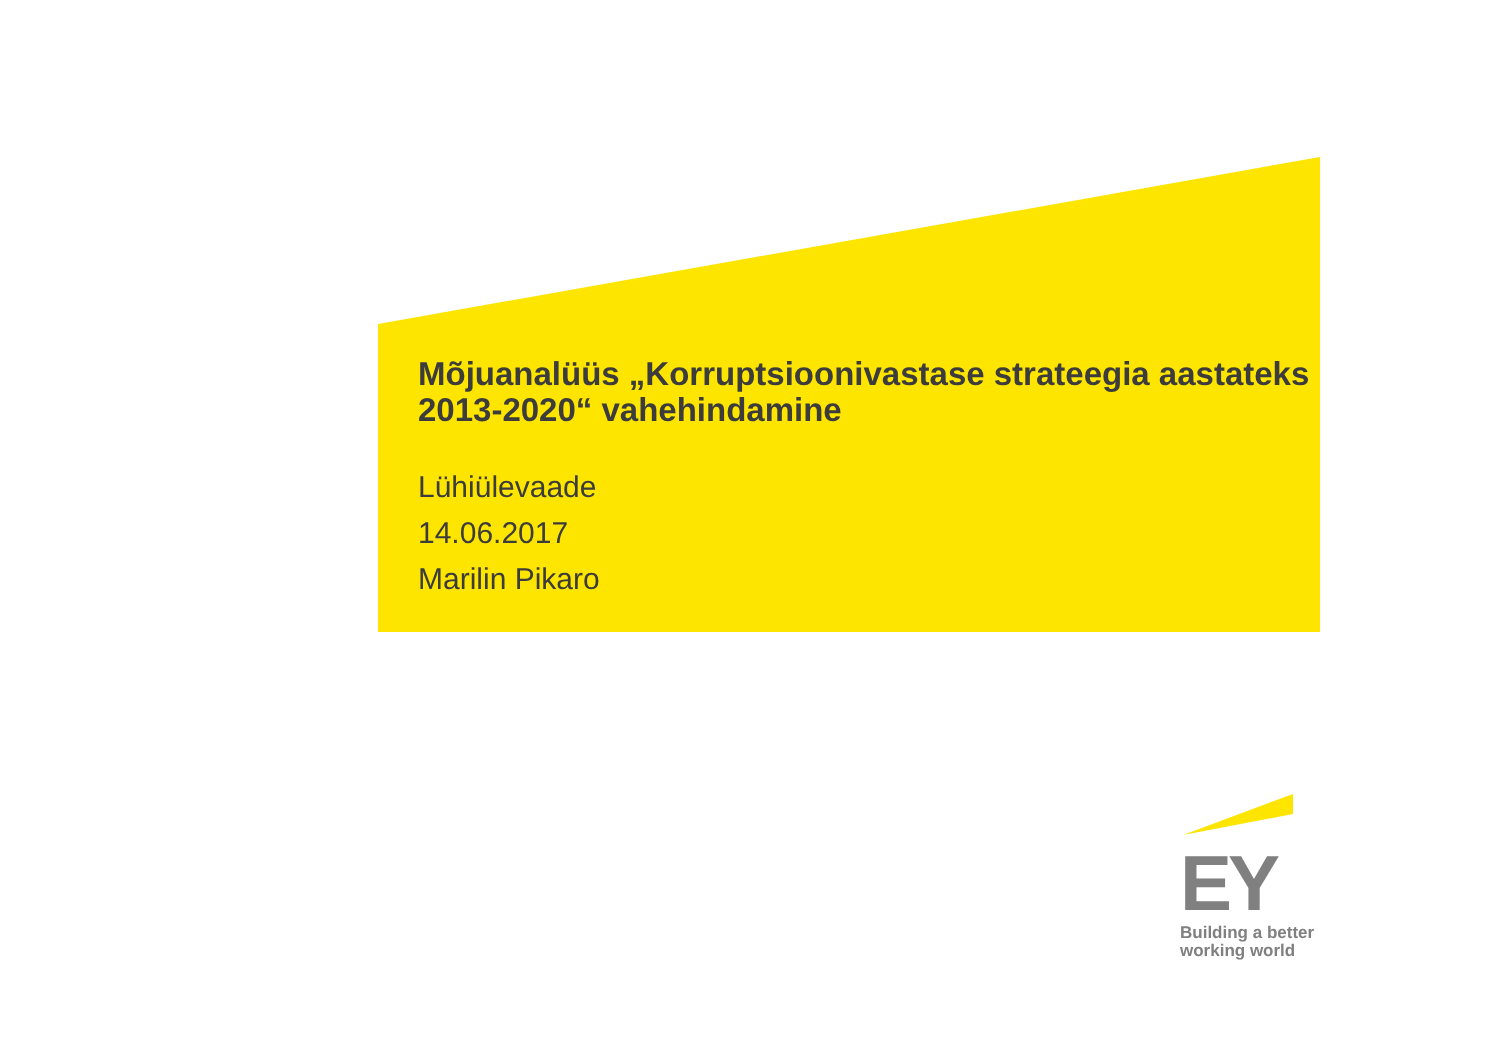Mõjuanalüüs „Korruptsioonivastase strateegia aastateks 2013-2020“ vahehindamine
Lühiülevaade
14.06.2017
Marilin Pikaro
EY
Building a better
working world